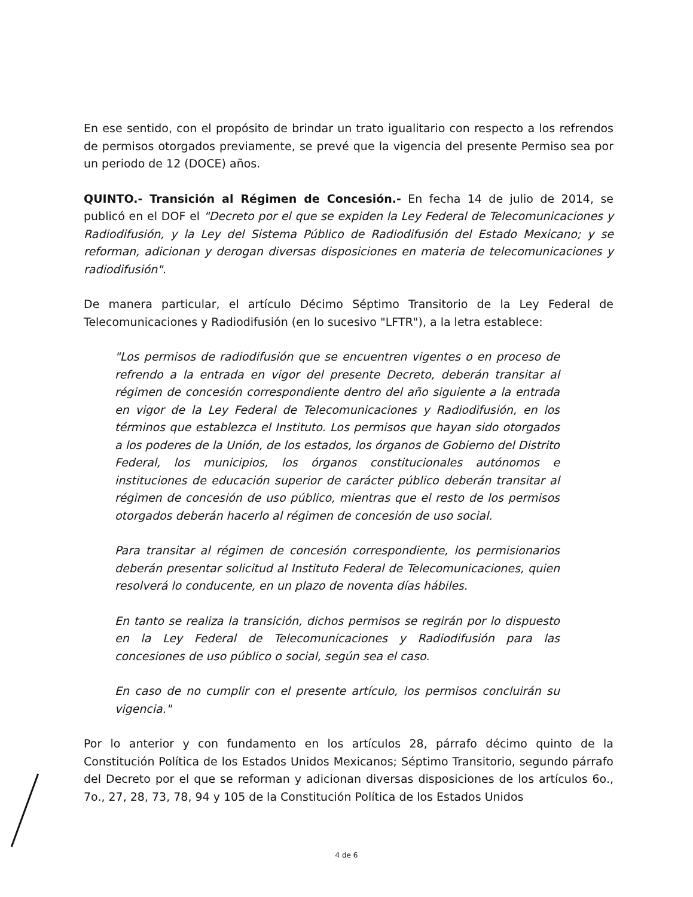En ese sentido, con el propósito de brindar un trato igualitario con respecto a los refrendos de permisos otorgados previamente, se prevé que la vigencia del presente Permiso sea por un periodo de 12 (DOCE) años.
QUINTO.- Transición al Régimen de Concesión.- En fecha 14 de julio de 2014, se publicó en el DOF el "Decreto por el que se expiden la Ley Federal de Telecomunicaciones y Radiodifusión, y la Ley del Sistema Público de Radiodifusión del Estado Mexicano; y se reforman, adicionan y derogan diversas disposiciones en materia de telecomunicaciones y radiodifusión".
De manera particular, el artículo Décimo Séptimo Transitorio de la Ley Federal de Telecomunicaciones y Radiodifusión (en lo sucesivo "LFTR"), a la letra establece:
"Los permisos de radiodifusión que se encuentren vigentes o en proceso de refrendo a la entrada en vigor del presente Decreto, deberán transitar al régimen de concesión correspondiente dentro del año siguiente a la entrada en vigor de la Ley Federal de Telecomunicaciones y Radiodifusión, en los términos que establezca el Instituto. Los permisos que hayan sido otorgados a los poderes de la Unión, de los estados, los órganos de Gobierno del Distrito Federal, los municipios, los órganos constitucionales autónomos e instituciones de educación superior de carácter público deberán transitar al régimen de concesión de uso público, mientras que el resto de los permisos otorgados deberán hacerlo al régimen de concesión de uso social.
Para transitar al régimen de concesión correspondiente, los permisionarios deberán presentar solicitud al Instituto Federal de Telecomunicaciones, quien resolverá lo conducente, en un plazo de noventa días hábiles.
En tanto se realiza la transición, dichos permisos se regirán por lo dispuesto en la Ley Federal de Telecomunicaciones y Radiodifusión para las concesiones de uso público o social, según sea el caso.
En caso de no cumplir con el presente artículo, los permisos concluirán su vigencia."
Por lo anterior y con fundamento en los artículos 28, párrafo décimo quinto de la Constitución Política de los Estados Unidos Mexicanos; Séptimo Transitorio, segundo párrafo del Decreto por el que se reforman y adicionan diversas disposiciones de los artículos 6o., 7o., 27, 28, 73, 78, 94 y 105 de la Constitución Política de los Estados Unidos
4 de 6